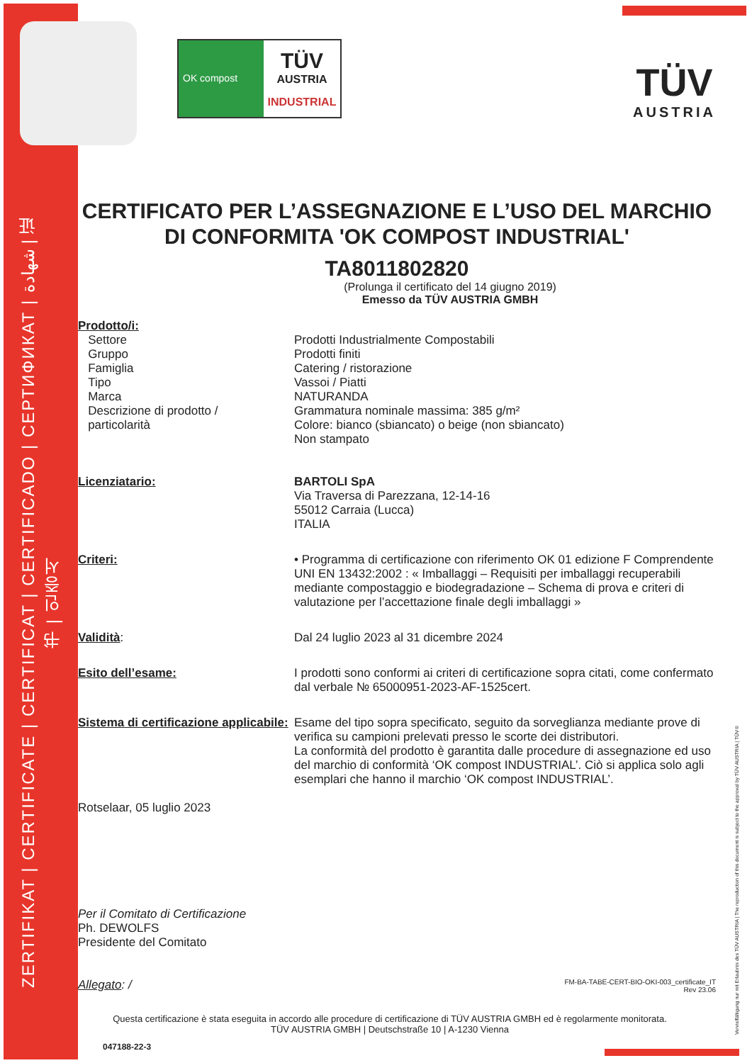ZERTIFIKAT | CERTIFICATE | CERTIFICAT | CERTIFICADO | СЕРТИФИКАТ | شهادة | 证书 | 인증서
OK compost
TÜV
AUSTRIA
INDUSTRIAL
TÜV
AUSTRIA
CERTIFICATO PER L’ASSEGNAZIONE E L’USO DEL MARCHIO DI CONFORMITA 'OK COMPOST INDUSTRIAL'
TA8011802820
(Prolunga il certificato del 14 giugno 2019)
Emesso da TÜV AUSTRIA GMBH
Prodotto/i:
Settore
Gruppo
Famiglia
Tipo
Marca
Descrizione di prodotto /
particolarità
Prodotti Industrialmente Compostabili
Prodotti finiti
Catering / ristorazione
Vassoi / Piatti
NATURANDA
Grammatura nominale massima: 385 g/m²
Colore: bianco (sbiancato) o beige (non sbiancato)
Non stampato
Licenziatario: BARTOLI SpA
Via Traversa di Parezzana, 12-14-16
55012 Carraia (Lucca)
ITALIA
Criteri: • Programma di certificazione con riferimento OK 01 edizione F Comprendente UNI EN 13432:2002 : « Imballaggi – Requisiti per imballaggi recuperabili mediante compostaggio e biodegradazione – Schema di prova e criteri di valutazione per l’accettazione finale degli imballaggi »
Validità: Dal 24 luglio 2023 al 31 dicembre 2024
Esito dell’esame: I prodotti sono conformi ai criteri di certificazione sopra citati, come confermato dal verbale № 65000951-2023-AF-1525cert.
Sistema di certificazione applicabile:
Esame del tipo sopra specificato, seguito da sorveglianza mediante prove di verifica su campioni prelevati presso le scorte dei distributori.
La conformità del prodotto è garantita dalle procedure di assegnazione ed uso del marchio di conformità ‘OK compost INDUSTRIAL’. Ciò si applica solo agli esemplari che hanno il marchio ‘OK compost INDUSTRIAL’.
Rotselaar, 05 luglio 2023
Per il Comitato di Certificazione
Ph. DEWOLFS
Presidente del Comitato
Allegato: /
FM-BA-TABE-CERT-BIO-OKI-003_certificate_IT
Rev 23.06
Questa certificazione è stata eseguita in accordo alle procedure di certificazione di TÜV AUSTRIA GMBH ed è regolarmente monitorata.
TÜV AUSTRIA GMBH | Deutschstraße 10 | A-1230 Vienna
047188-22-3
Vervielfältigung nur mit Erlaubnis des TÜV AUSTRIA | The reproduction of this document is subject to the approval by TÜV AUSTRIA | TÜV®